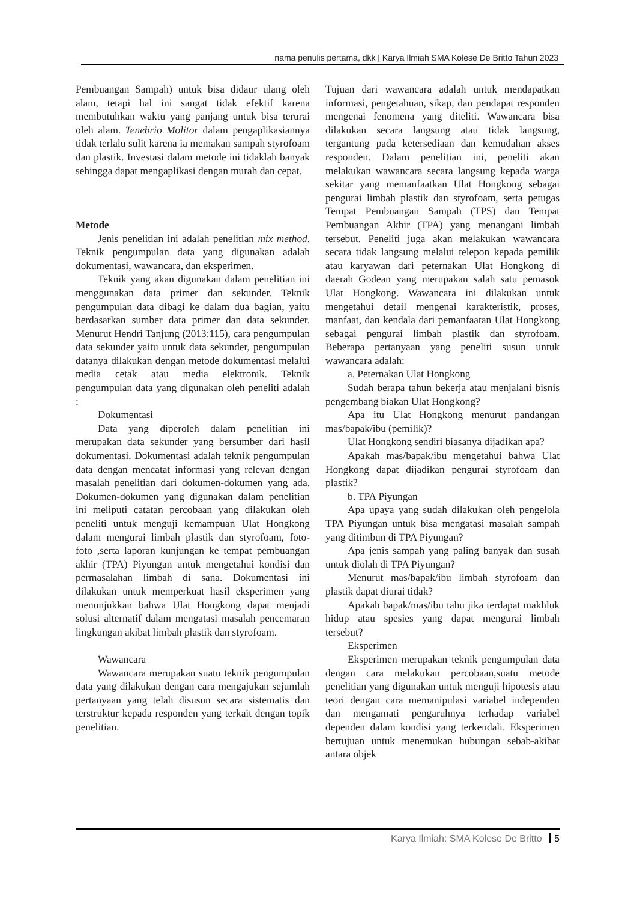nama penulis pertama, dkk | Karya Ilmiah SMA Kolese De Britto Tahun 2023
Pembuangan Sampah) untuk bisa didaur ulang oleh alam, tetapi hal ini sangat tidak efektif karena membutuhkan waktu yang panjang untuk bisa terurai oleh alam. Tenebrio Molitor dalam pengaplikasiannya tidak terlalu sulit karena ia memakan sampah styrofoam dan plastik. Investasi dalam metode ini tidaklah banyak sehingga dapat mengaplikasi dengan murah dan cepat.
Metode
Jenis penelitian ini adalah penelitian mix method. Teknik pengumpulan data yang digunakan adalah dokumentasi, wawancara, dan eksperimen.
Teknik yang akan digunakan dalam penelitian ini menggunakan data primer dan sekunder. Teknik pengumpulan data dibagi ke dalam dua bagian, yaitu berdasarkan sumber data primer dan data sekunder. Menurut Hendri Tanjung (2013:115), cara pengumpulan data sekunder yaitu untuk data sekunder, pengumpulan datanya dilakukan dengan metode dokumentasi melalui media cetak atau media elektronik. Teknik pengumpulan data yang digunakan oleh peneliti adalah :
Dokumentasi
Data yang diperoleh dalam penelitian ini merupakan data sekunder yang bersumber dari hasil dokumentasi. Dokumentasi adalah teknik pengumpulan data dengan mencatat informasi yang relevan dengan masalah penelitian dari dokumen-dokumen yang ada. Dokumen-dokumen yang digunakan dalam penelitian ini meliputi catatan percobaan yang dilakukan oleh peneliti untuk menguji kemampuan Ulat Hongkong dalam mengurai limbah plastik dan styrofoam, foto- foto ,serta laporan kunjungan ke tempat pembuangan akhir (TPA) Piyungan untuk mengetahui kondisi dan permasalahan limbah di sana. Dokumentasi ini dilakukan untuk memperkuat hasil eksperimen yang menunjukkan bahwa Ulat Hongkong dapat menjadi solusi alternatif dalam mengatasi masalah pencemaran lingkungan akibat limbah plastik dan styrofoam.
Wawancara
Wawancara merupakan suatu teknik pengumpulan data yang dilakukan dengan cara mengajukan sejumlah pertanyaan yang telah disusun secara sistematis dan terstruktur kepada responden yang terkait dengan topik penelitian.
Tujuan dari wawancara adalah untuk mendapatkan informasi, pengetahuan, sikap, dan pendapat responden mengenai fenomena yang diteliti. Wawancara bisa dilakukan secara langsung atau tidak langsung, tergantung pada ketersediaan dan kemudahan akses responden. Dalam penelitian ini, peneliti akan melakukan wawancara secara langsung kepada warga sekitar yang memanfaatkan Ulat Hongkong sebagai pengurai limbah plastik dan styrofoam, serta petugas Tempat Pembuangan Sampah (TPS) dan Tempat Pembuangan Akhir (TPA) yang menangani limbah tersebut. Peneliti juga akan melakukan wawancara secara tidak langsung melalui telepon kepada pemilik atau karyawan dari peternakan Ulat Hongkong di daerah Godean yang merupakan salah satu pemasok Ulat Hongkong. Wawancara ini dilakukan untuk mengetahui detail mengenai karakteristik, proses, manfaat, dan kendala dari pemanfaatan Ulat Hongkong sebagai pengurai limbah plastik dan styrofoam. Beberapa pertanyaan yang peneliti susun untuk wawancara adalah:
a. Peternakan Ulat Hongkong
Sudah berapa tahun bekerja atau menjalani bisnis pengembang biakan Ulat Hongkong?
Apa itu Ulat Hongkong menurut pandangan mas/bapak/ibu (pemilik)?
Ulat Hongkong sendiri biasanya dijadikan apa?
Apakah mas/bapak/ibu mengetahui bahwa Ulat Hongkong dapat dijadikan pengurai styrofoam dan plastik?
b. TPA Piyungan
Apa upaya yang sudah dilakukan oleh pengelola TPA Piyungan untuk bisa mengatasi masalah sampah yang ditimbun di TPA Piyungan?
Apa jenis sampah yang paling banyak dan susah untuk diolah di TPA Piyungan?
Menurut mas/bapak/ibu limbah styrofoam dan plastik dapat diurai tidak?
Apakah bapak/mas/ibu tahu jika terdapat makhluk hidup atau spesies yang dapat mengurai limbah tersebut?
Eksperimen
Eksperimen merupakan teknik pengumpulan data dengan cara melakukan percobaan,suatu metode penelitian yang digunakan untuk menguji hipotesis atau teori dengan cara memanipulasi variabel independen dan mengamati pengaruhnya terhadap variabel dependen dalam kondisi yang terkendali. Eksperimen bertujuan untuk menemukan hubungan sebab-akibat antara objek
Karya Ilmiah: SMA Kolese De Britto 5